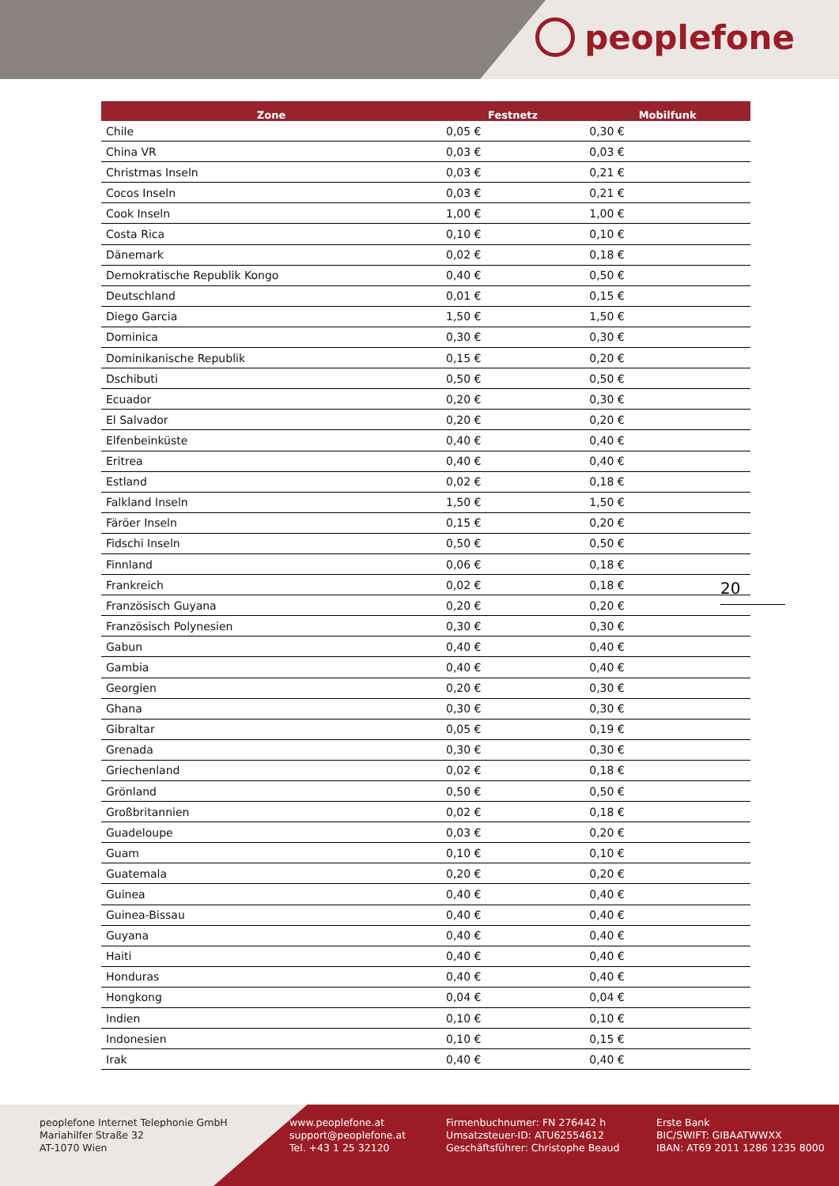peoplefone
| Zone | Festnetz | Mobilfunk |
| --- | --- | --- |
| Chile | 0,05 € | 0,30 € |
| China VR | 0,03 € | 0,03 € |
| Christmas Inseln | 0,03 € | 0,21 € |
| Cocos Inseln | 0,03 € | 0,21 € |
| Cook Inseln | 1,00 € | 1,00 € |
| Costa Rica | 0,10 € | 0,10 € |
| Dänemark | 0,02 € | 0,18 € |
| Demokratische Republik Kongo | 0,40 € | 0,50 € |
| Deutschland | 0,01 € | 0,15 € |
| Diego Garcia | 1,50 € | 1,50 € |
| Dominica | 0,30 € | 0,30 € |
| Dominikanische Republik | 0,15 € | 0,20 € |
| Dschibuti | 0,50 € | 0,50 € |
| Ecuador | 0,20 € | 0,30 € |
| El Salvador | 0,20 € | 0,20 € |
| Elfenbeinküste | 0,40 € | 0,40 € |
| Eritrea | 0,40 € | 0,40 € |
| Estland | 0,02 € | 0,18 € |
| Falkland Inseln | 1,50 € | 1,50 € |
| Färöer Inseln | 0,15 € | 0,20 € |
| Fidschi Inseln | 0,50 € | 0,50 € |
| Finnland | 0,06 € | 0,18 € |
| Frankreich | 0,02 € | 0,18 € |
| Französisch Guyana | 0,20 € | 0,20 € |
| Französisch Polynesien | 0,30 € | 0,30 € |
| Gabun | 0,40 € | 0,40 € |
| Gambia | 0,40 € | 0,40 € |
| Georgien | 0,20 € | 0,30 € |
| Ghana | 0,30 € | 0,30 € |
| Gibraltar | 0,05 € | 0,19 € |
| Grenada | 0,30 € | 0,30 € |
| Griechenland | 0,02 € | 0,18 € |
| Grönland | 0,50 € | 0,50 € |
| Großbritannien | 0,02 € | 0,18 € |
| Guadeloupe | 0,03 € | 0,20 € |
| Guam | 0,10 € | 0,10 € |
| Guatemala | 0,20 € | 0,20 € |
| Guinea | 0,40 € | 0,40 € |
| Guinea-Bissau | 0,40 € | 0,40 € |
| Guyana | 0,40 € | 0,40 € |
| Haiti | 0,40 € | 0,40 € |
| Honduras | 0,40 € | 0,40 € |
| Hongkong | 0,04 € | 0,04 € |
| Indien | 0,10 € | 0,10 € |
| Indonesien | 0,10 € | 0,15 € |
| Irak | 0,40 € | 0,40 € |
20
peoplefone Internet Telephonie GmbH
Mariahilfer Straße 32
AT-1070 Wien
www.peoplefone.at
support@peoplefone.at
Tel. +43 1 25 32120
Firmenbuchnumer: FN 276442 h
Umsatzsteuer-ID: ATU62554612
Geschäftsführer: Christophe Beaud
Erste Bank
BIC/SWIFT: GIBAATWWXX
IBAN: AT69 2011 1286 1235 8000